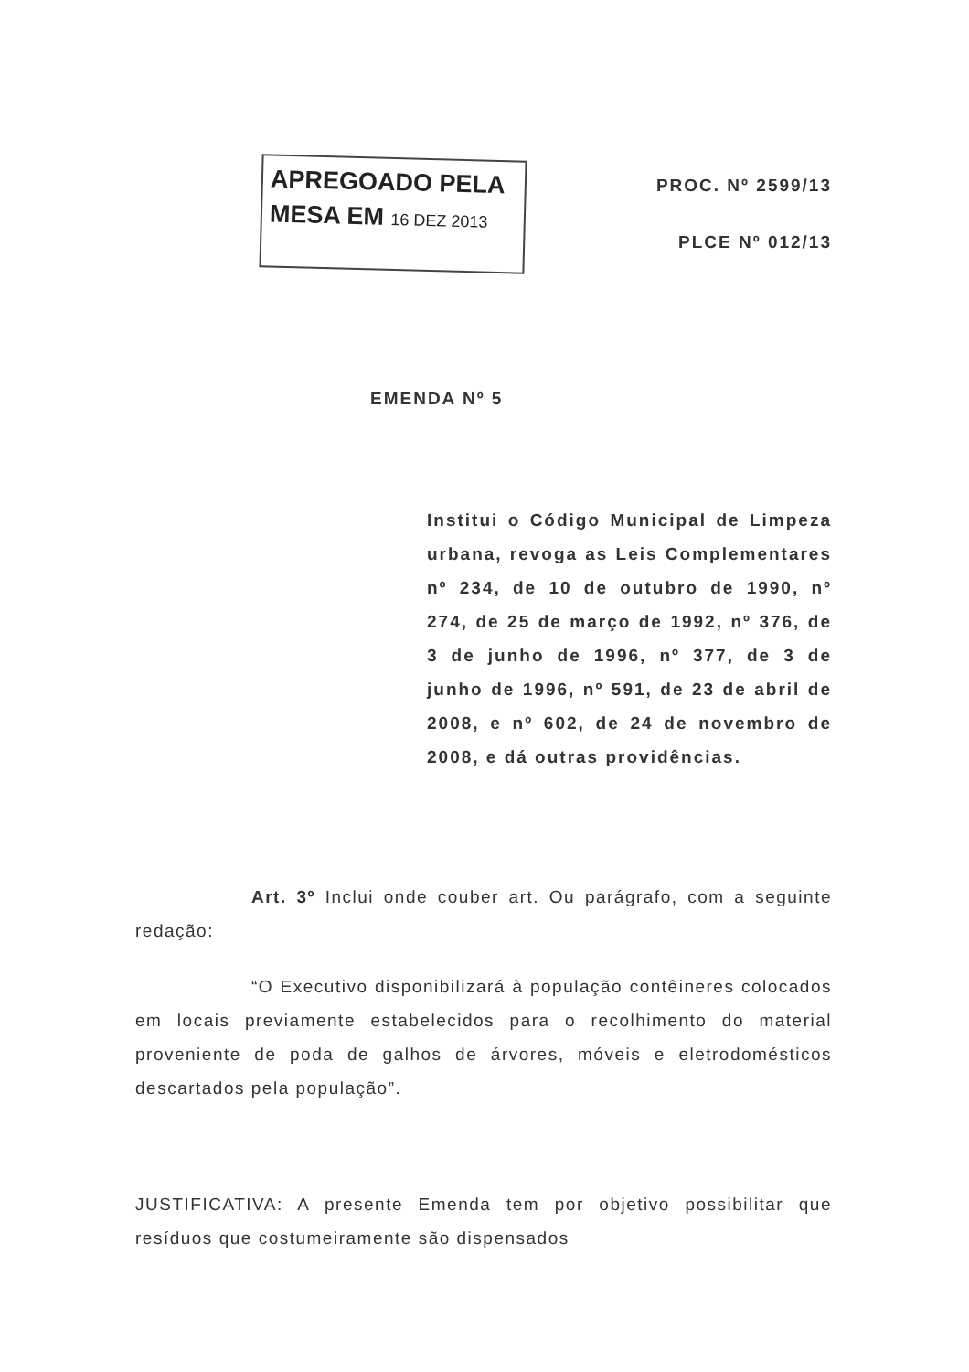APREGOADO PELA
MESA EM 16 DEZ 2013
PROC. Nº 2599/13
PLCE Nº 012/13
EMENDA Nº 5
Institui o Código Municipal de Limpeza urbana, revoga as Leis Complementares nº 234, de 10 de outubro de 1990, nº 274, de 25 de março de 1992, nº 376, de 3 de junho de 1996, nº 377, de 3 de junho de 1996, nº 591, de 23 de abril de 2008, e nº 602, de 24 de novembro de 2008, e dá outras providências.
Art. 3º Inclui onde couber art. Ou parágrafo, com a seguinte redação:
“O Executivo disponibilizará à população contêineres colocados em locais previamente estabelecidos para o recolhimento do material proveniente de poda de galhos de árvores, móveis e eletrodomésticos descartados pela população”.
JUSTIFICATIVA: A presente Emenda tem por objetivo possibilitar que resíduos que costumeiramente são dispensados